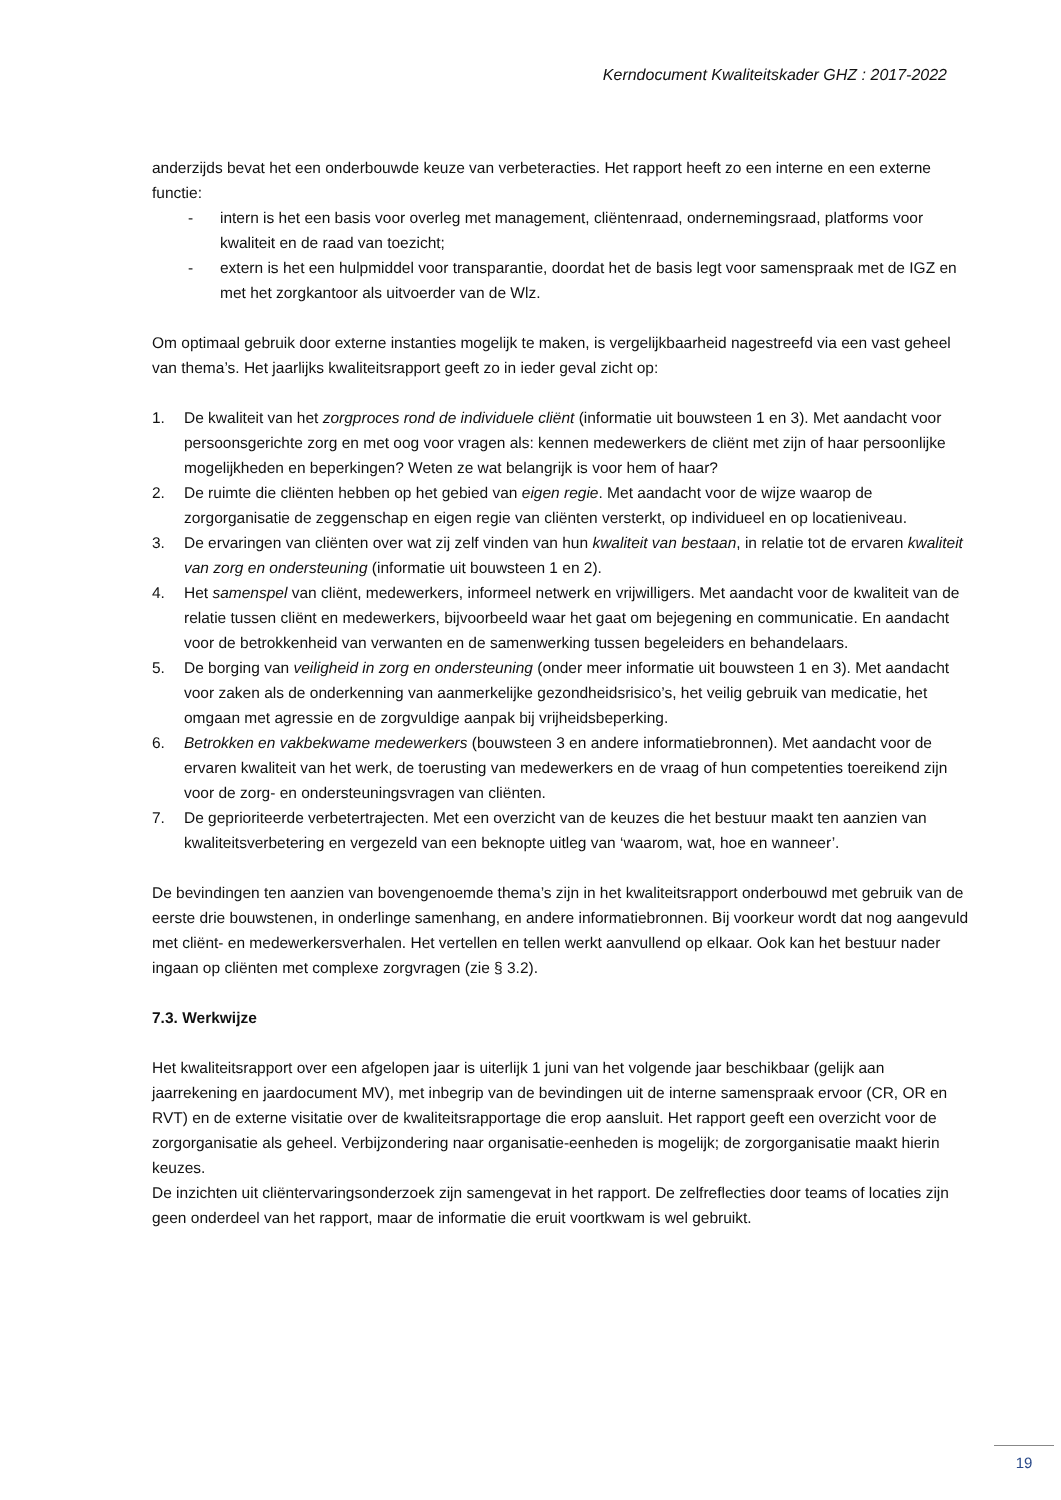Kerndocument Kwaliteitskader GHZ : 2017-2022
anderzijds bevat het een onderbouwde keuze van verbeteracties. Het rapport heeft zo een interne en een externe functie:
- intern is het een basis voor overleg met management, cliëntenraad, ondernemingsraad, platforms voor kwaliteit en de raad van toezicht;
- extern is het een hulpmiddel voor transparantie, doordat het de basis legt voor samenspraak met de IGZ en met het zorgkantoor als uitvoerder van de Wlz.
Om optimaal gebruik door externe instanties mogelijk te maken, is vergelijkbaarheid nagestreefd via een vast geheel van thema’s. Het jaarlijks kwaliteitsrapport geeft zo in ieder geval zicht op:
1. De kwaliteit van het zorgproces rond de individuele cliënt (informatie uit bouwsteen 1 en 3). Met aandacht voor persoonsgerichte zorg en met oog voor vragen als: kennen medewerkers de cliënt met zijn of haar persoonlijke mogelijkheden en beperkingen? Weten ze wat belangrijk is voor hem of haar?
2. De ruimte die cliënten hebben op het gebied van eigen regie. Met aandacht voor de wijze waarop de zorgorganisatie de zeggenschap en eigen regie van cliënten versterkt, op individueel en op locatieniveau.
3. De ervaringen van cliënten over wat zij zelf vinden van hun kwaliteit van bestaan, in relatie tot de ervaren kwaliteit van zorg en ondersteuning (informatie uit bouwsteen 1 en 2).
4. Het samenspel van cliënt, medewerkers, informeel netwerk en vrijwilligers. Met aandacht voor de kwaliteit van de relatie tussen cliënt en medewerkers, bijvoorbeeld waar het gaat om bejegening en communicatie. En aandacht voor de betrokkenheid van verwanten en de samenwerking tussen begeleiders en behandelaars.
5. De borging van veiligheid in zorg en ondersteuning (onder meer informatie uit bouwsteen 1 en 3). Met aandacht voor zaken als de onderkenning van aanmerkelijke gezondheidsrisico’s, het veilig gebruik van medicatie, het omgaan met agressie en de zorgvuldige aanpak bij vrijheidsbeperking.
6. Betrokken en vakbekwame medewerkers (bouwsteen 3 en andere informatiebronnen). Met aandacht voor de ervaren kwaliteit van het werk, de toerusting van medewerkers en de vraag of hun competenties toereikend zijn voor de zorg- en ondersteuningsvragen van cliënten.
7. De geprioriteerde verbetertrajecten. Met een overzicht van de keuzes die het bestuur maakt ten aanzien van kwaliteitsverbetering en vergezeld van een beknopte uitleg van ‘waarom, wat, hoe en wanneer’.
De bevindingen ten aanzien van bovengenoemde thema’s zijn in het kwaliteitsrapport onderbouwd met gebruik van de eerste drie bouwstenen, in onderlinge samenhang, en andere informatiebronnen. Bij voorkeur wordt dat nog aangevuld met cliënt- en medewerkersverhalen. Het vertellen en tellen werkt aanvullend op elkaar. Ook kan het bestuur nader ingaan op cliënten met complexe zorgvragen (zie § 3.2).
7.3. Werkwijze
Het kwaliteitsrapport over een afgelopen jaar is uiterlijk 1 juni van het volgende jaar beschikbaar (gelijk aan jaarrekening en jaardocument MV), met inbegrip van de bevindingen uit de interne samenspraak ervoor (CR, OR en RVT) en de externe visitatie over de kwaliteitsrapportage die erop aansluit. Het rapport geeft een overzicht voor de zorgorganisatie als geheel. Verbijzondering naar organisatie-eenheden is mogelijk; de zorgorganisatie maakt hierin keuzes.
De inzichten uit cliëntervaringsonderzoek zijn samengevat in het rapport. De zelfreflecties door teams of locaties zijn geen onderdeel van het rapport, maar de informatie die eruit voortkwam is wel gebruikt.
19